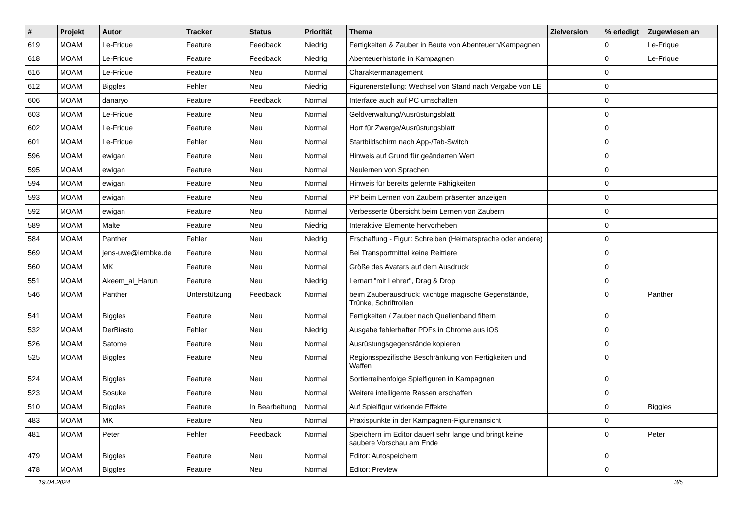| # | Projekt | Autor | Tracker | Status | Priorität | Thema | Zielversion | % erledigt | Zugewiesen an |
| --- | --- | --- | --- | --- | --- | --- | --- | --- | --- |
| 619 | MOAM | Le-Frique | Feature | Feedback | Niedrig | Fertigkeiten & Zauber in Beute von Abenteuern/Kampagnen | | 0 | Le-Frique |
| 618 | MOAM | Le-Frique | Feature | Feedback | Niedrig | Abenteuerhistorie in Kampagnen | | 0 | Le-Frique |
| 616 | MOAM | Le-Frique | Feature | Neu | Normal | Charaktermanagement | | 0 | |
| 612 | MOAM | Biggles | Fehler | Neu | Niedrig | Figurenerstellung: Wechsel von Stand nach Vergabe von LE | | 0 | |
| 606 | MOAM | danaryo | Feature | Feedback | Normal | Interface auch auf PC umschalten | | 0 | |
| 603 | MOAM | Le-Frique | Feature | Neu | Normal | Geldverwaltung/Ausrüstungsblatt | | 0 | |
| 602 | MOAM | Le-Frique | Feature | Neu | Normal | Hort für Zwerge/Ausrüstungsblatt | | 0 | |
| 601 | MOAM | Le-Frique | Fehler | Neu | Normal | Startbildschirm nach App-/Tab-Switch | | 0 | |
| 596 | MOAM | ewigan | Feature | Neu | Normal | Hinweis auf Grund für geänderten Wert | | 0 | |
| 595 | MOAM | ewigan | Feature | Neu | Normal | Neulernen von Sprachen | | 0 | |
| 594 | MOAM | ewigan | Feature | Neu | Normal | Hinweis für bereits gelernte Fähigkeiten | | 0 | |
| 593 | MOAM | ewigan | Feature | Neu | Normal | PP beim Lernen von Zaubern präsenter anzeigen | | 0 | |
| 592 | MOAM | ewigan | Feature | Neu | Normal | Verbesserte Übersicht beim Lernen von Zaubern | | 0 | |
| 589 | MOAM | Malte | Feature | Neu | Niedrig | Interaktive Elemente hervorheben | | 0 | |
| 584 | MOAM | Panther | Fehler | Neu | Niedrig | Erschaffung - Figur: Schreiben (Heimatsprache oder andere) | | 0 | |
| 569 | MOAM | jens-uwe@lembke.de | Feature | Neu | Normal | Bei Transportmittel keine Reittiere | | 0 | |
| 560 | MOAM | MK | Feature | Neu | Normal | Größe des Avatars auf dem Ausdruck | | 0 | |
| 551 | MOAM | Akeem_al_Harun | Feature | Neu | Niedrig | Lernart "mit Lehrer", Drag & Drop | | 0 | |
| 546 | MOAM | Panther | Unterstützung | Feedback | Normal | beim Zauberausdruck: wichtige magische Gegenstände, Trünke, Schriftrollen | | 0 | Panther |
| 541 | MOAM | Biggles | Feature | Neu | Normal | Fertigkeiten / Zauber nach Quellenband filtern | | 0 | |
| 532 | MOAM | DerBiasto | Fehler | Neu | Niedrig | Ausgabe fehlerhafter PDFs in Chrome aus iOS | | 0 | |
| 526 | MOAM | Satome | Feature | Neu | Normal | Ausrüstungsgegenstände kopieren | | 0 | |
| 525 | MOAM | Biggles | Feature | Neu | Normal | Regionsspezifische Beschränkung von Fertigkeiten und Waffen | | 0 | |
| 524 | MOAM | Biggles | Feature | Neu | Normal | Sortierreihenfolge Spielfiguren in Kampagnen | | 0 | |
| 523 | MOAM | Sosuke | Feature | Neu | Normal | Weitere intelligente Rassen erschaffen | | 0 | |
| 510 | MOAM | Biggles | Feature | In Bearbeitung | Normal | Auf Spielfigur wirkende Effekte | | 0 | Biggles |
| 483 | MOAM | MK | Feature | Neu | Normal | Praxispunkte in der Kampagnen-Figurenansicht | | 0 | |
| 481 | MOAM | Peter | Fehler | Feedback | Normal | Speichern im Editor dauert sehr lange und bringt keine saubere Vorschau am Ende | | 0 | Peter |
| 479 | MOAM | Biggles | Feature | Neu | Normal | Editor: Autospeichern | | 0 | |
| 478 | MOAM | Biggles | Feature | Neu | Normal | Editor: Preview | | 0 | |
19.04.2024 3/5